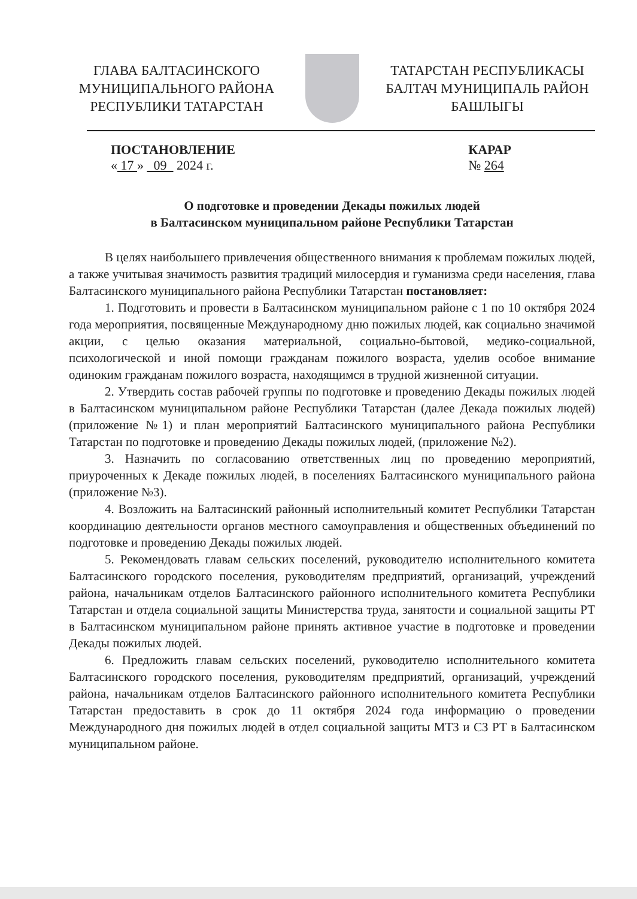ГЛАВА БАЛТАСИНСКОГО МУНИЦИПАЛЬНОГО РАЙОНА РЕСПУБЛИКИ ТАТАРСТАН
ТАТАРСТАН РЕСПУБЛИКАСЫ БАЛТАЧ МУНИЦИПАЛЬ РАЙОН БАШЛЫГЫ
ПОСТАНОВЛЕНИЕ
« 17 » 09 2024 г.
КАРАР
№ 264
О подготовке и проведении Декады пожилых людей
в Балтасинском муниципальном районе Республики Татарстан
В целях наибольшего привлечения общественного внимания к проблемам пожилых людей, а также учитывая значимость развития традиций милосердия и гуманизма среди населения, глава Балтасинского муниципального района Республики Татарстан постановляет:
1. Подготовить и провести в Балтасинском муниципальном районе с 1 по 10 октября 2024 года мероприятия, посвященные Международному дню пожилых людей, как социально значимой акции, с целью оказания материальной, социально-бытовой, медико-социальной, психологической и иной помощи гражданам пожилого возраста, уделив особое внимание одиноким гражданам пожилого возраста, находящимся в трудной жизненной ситуации.
2. Утвердить состав рабочей группы по подготовке и проведению Декады пожилых людей в Балтасинском муниципальном районе Республики Татарстан (далее Декада пожилых людей) (приложение №1) и план мероприятий Балтасинского муниципального района Республики Татарстан по подготовке и проведению Декады пожилых людей, (приложение №2).
3. Назначить по согласованию ответственных лиц по проведению мероприятий, приуроченных к Декаде пожилых людей, в поселениях Балтасинского муниципального района (приложение №3).
4. Возложить на Балтасинский районный исполнительный комитет Республики Татарстан координацию деятельности органов местного самоуправления и общественных объединений по подготовке и проведению Декады пожилых людей.
5. Рекомендовать главам сельских поселений, руководителю исполнительного комитета Балтасинского городского поселения, руководителям предприятий, организаций, учреждений района, начальникам отделов Балтасинского районного исполнительного комитета Республики Татарстан и отдела социальной защиты Министерства труда, занятости и социальной защиты РТ в Балтасинском муниципальном районе принять активное участие в подготовке и проведении Декады пожилых людей.
6. Предложить главам сельских поселений, руководителю исполнительного комитета Балтасинского городского поселения, руководителям предприятий, организаций, учреждений района, начальникам отделов Балтасинского районного исполнительного комитета Республики Татарстан предоставить в срок до 11 октября 2024 года информацию о проведении Международного дня пожилых людей в отдел социальной защиты МТЗ и СЗ РТ в Балтасинском муниципальном районе.